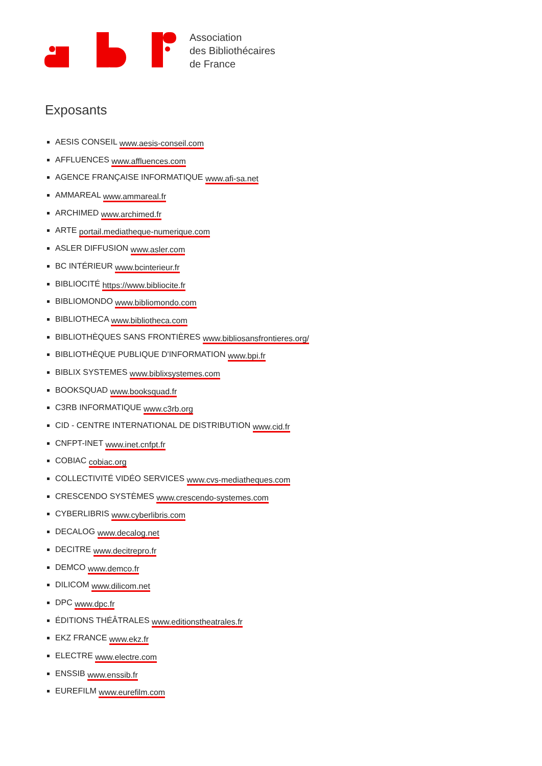Association
des Bibliothécaires
de France
Exposants
AESIS CONSEIL www.aesis-conseil.com
AFFLUENCES www.affluences.com
AGENCE FRANÇAISE INFORMATIQUE www.afi-sa.net
AMMAREAL www.ammareal.fr
ARCHIMED www.archimed.fr
ARTE portail.mediatheque-numerique.com
ASLER DIFFUSION www.asler.com
BC INTÉRIEUR www.bcinterieur.fr
BIBLIOCITÉ https://www.bibliocite.fr
BIBLIOMONDO www.bibliomondo.com
BIBLIOTHECA www.bibliotheca.com
BIBLIOTHÈQUES SANS FRONTIÈRES www.bibliosansfrontieres.org/
BIBLIOTHÈQUE PUBLIQUE D'INFORMATION www.bpi.fr
BIBLIX SYSTEMES www.biblixsystemes.com
BOOKSQUAD www.booksquad.fr
C3RB INFORMATIQUE www.c3rb.org
CID - CENTRE INTERNATIONAL DE DISTRIBUTION www.cid.fr
CNFPT-INET www.inet.cnfpt.fr
COBIAC cobiac.org
COLLECTIVITÉ VIDÉO SERVICES www.cvs-mediatheques.com
CRESCENDO SYSTÈMES www.crescendo-systemes.com
CYBERLIBRIS www.cyberlibris.com
DECALOG www.decalog.net
DECITRE www.decitrepro.fr
DEMCO www.demco.fr
DILICOM www.dilicom.net
DPC www.dpc.fr
ÉDITIONS THÉÂTRALES www.editionstheatrales.fr
EKZ FRANCE www.ekz.fr
ELECTRE www.electre.com
ENSSIB www.enssib.fr
EUREFILM www.eurefilm.com